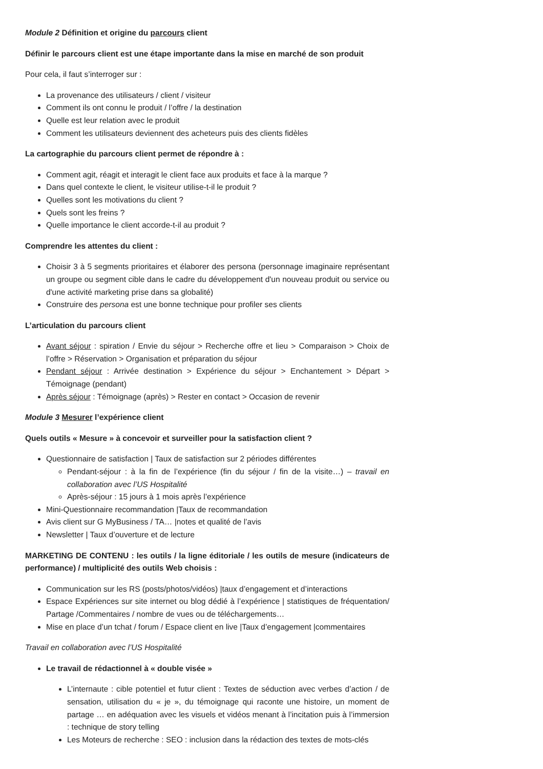Module 2 Définition et origine du parcours client
Définir le parcours client est une étape importante dans la mise en marché de son produit
Pour cela, il faut s’interroger sur :
La provenance des utilisateurs / client / visiteur
Comment ils ont connu le produit / l’offre / la destination
Quelle est leur relation avec le produit
Comment les utilisateurs deviennent des acheteurs puis des clients fidèles
La cartographie du parcours client permet de répondre à :
Comment agit, réagit et interagit le client face aux produits et face à la marque ?
Dans quel contexte le client, le visiteur utilise-t-il le produit ?
Quelles sont les motivations du client ?
Quels sont les freins ?
Quelle importance le client accorde-t-il au produit ?
Comprendre les attentes du client :
Choisir 3 à 5 segments prioritaires et élaborer des persona (personnage imaginaire représentant un groupe ou segment cible dans le cadre du développement d'un nouveau produit ou service ou d'une activité marketing prise dans sa globalité)
Construire des persona est une bonne technique pour profiler ses clients
L’articulation du parcours client
Avant séjour : spiration / Envie du séjour > Recherche offre et lieu > Comparaison > Choix de l’offre > Réservation > Organisation et préparation du séjour
Pendant séjour : Arrivée destination > Expérience du séjour > Enchantement > Départ > Témoignage (pendant)
Après séjour : Témoignage (après) > Rester en contact > Occasion de revenir
Module 3 Mesurer l’expérience client
Quels outils « Mesure » à concevoir et surveiller pour la satisfaction client ?
Questionnaire de satisfaction | Taux de satisfaction sur 2 périodes différentes
Pendant-séjour : à la fin de l’expérience (fin du séjour / fin de la visite…) – travail en collaboration avec l’US Hospitalité
Après-séjour : 15 jours à 1 mois après l’expérience
Mini-Questionnaire recommandation |Taux de recommandation
Avis client sur G MyBusiness / TA… |notes et qualité de l’avis
Newsletter | Taux d’ouverture et de lecture
MARKETING DE CONTENU : les outils / la ligne éditoriale / les outils de mesure (indicateurs de performance) / multiplicité des outils Web choisis :
Communication sur les RS (posts/photos/vidéos) |taux d’engagement et d’interactions
Espace Expériences sur site internet ou blog dédié à l’expérience | statistiques de fréquentation/ Partage /Commentaires / nombre de vues ou de téléchargements…
Mise en place d’un tchat / forum / Espace client en live |Taux d’engagement |commentaires
Travail en collaboration avec l’US Hospitalité
Le travail de rédactionnel à « double visée »
L’internaute : cible potentiel et futur client : Textes de séduction avec verbes d’action / de sensation, utilisation du « je », du témoignage qui raconte une histoire, un moment de partage … en adéquation avec les visuels et vidéos menant à l’incitation puis à l’immersion : technique de story telling
Les Moteurs de recherche : SEO : inclusion dans la rédaction des textes de mots-clés